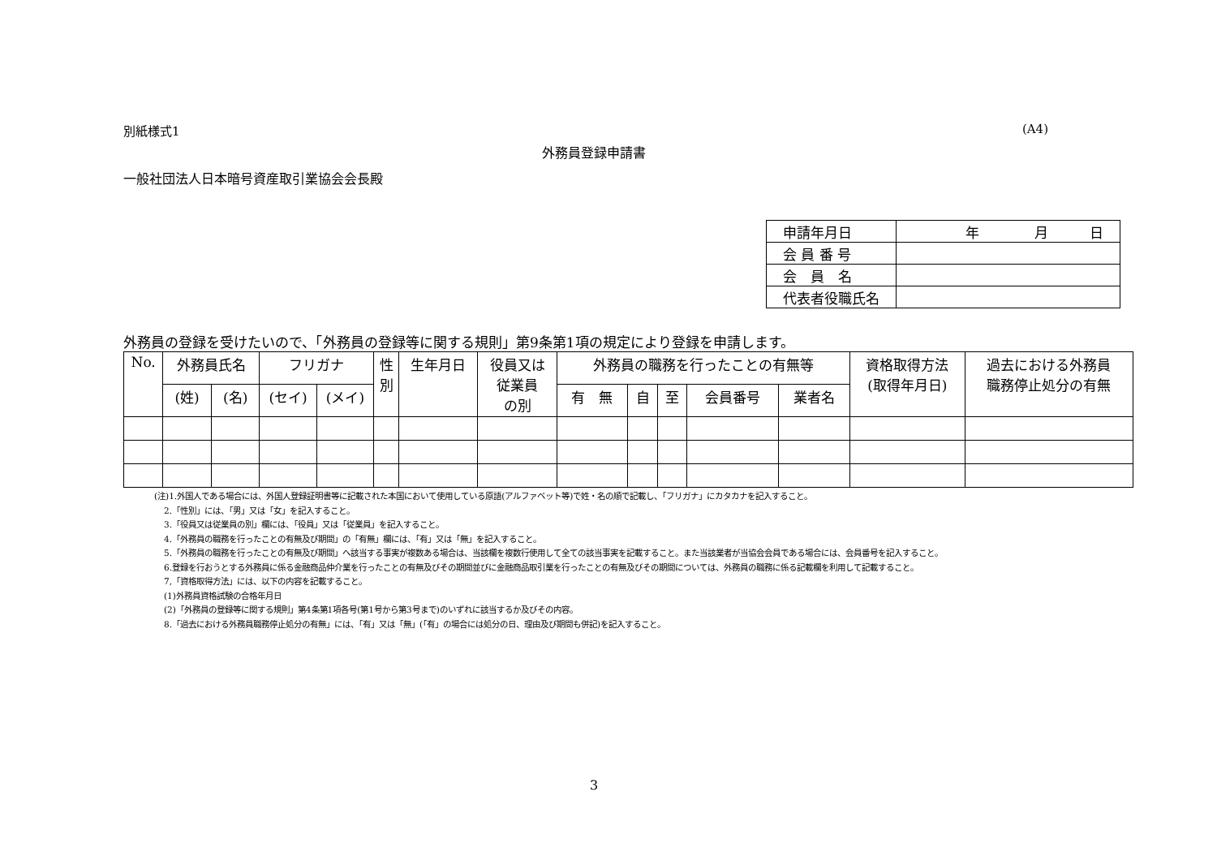別紙様式1 (A4)
外務員登録申請書
一般社団法人日本暗号資産取引業協会会長殿
| 申請年月日 | 年 月 日 |
| 会 員 番 号 | |
| 会 員 名 | |
| 代表者役職氏名 | |
外務員の登録を受けたいので、「外務員の登録等に関する規則」第9条第1項の規定により登録を申請します。
| No. | 外務員氏名 | | フリガナ | | 性 別 | 生年月日 | 役員又は 従業員 の別 | 外務員の職務を行ったことの有無等 | | | | | 資格取得方法 (取得年月日) | 過去における外務員 職務停止処分の有無 |
| --- | --- | --- | --- | --- | --- | --- | --- | --- | --- | --- | --- | --- | --- | --- |
| | (姓) | (名) | (セイ) | (メイ) | | | | 有 無 | 自 | 至 | 会員番号 | 業者名 | | |
(注)1.外国人である場合には、外国人登録証明書等に記載された本国において使用している原語(アルファベット等)で姓・名の順で記載し、「フリガナ」にカタカナを記入すること。
2.「性別」には、「男」又は「女」を記入すること。
3.「役員又は従業員の別」欄には、「役員」又は「従業員」を記入すること。
4.「外務員の職務を行ったことの有無及び期間」の「有無」欄には、「有」又は「無」を記入すること。
5.「外務員の職務を行ったことの有無及び期間」へ該当する事実が複数ある場合は、当該欄を複数行使用して全ての該当事実を記載すること。また当該業者が当協会会員である場合には、会員番号を記入すること。
6.登録を行おうとする外務員に係る金融商品仲介業を行ったことの有無及びその期間並びに金融商品取引業を行ったことの有無及びその期間については、外務員の職務に係る記載欄を利用して記載すること。
7,「資格取得方法」には、以下の内容を記載すること。
(1)外務員資格試験の合格年月日
(2)「外務員の登録等に関する規則」第4条第1項各号(第1号から第3号まで)のいずれに該当するか及びその内容。
8.「過去における外務員職務停止処分の有無」には、「有」又は「無」(「有」の場合には処分の日、理由及び期間も併記)を記入すること。
3